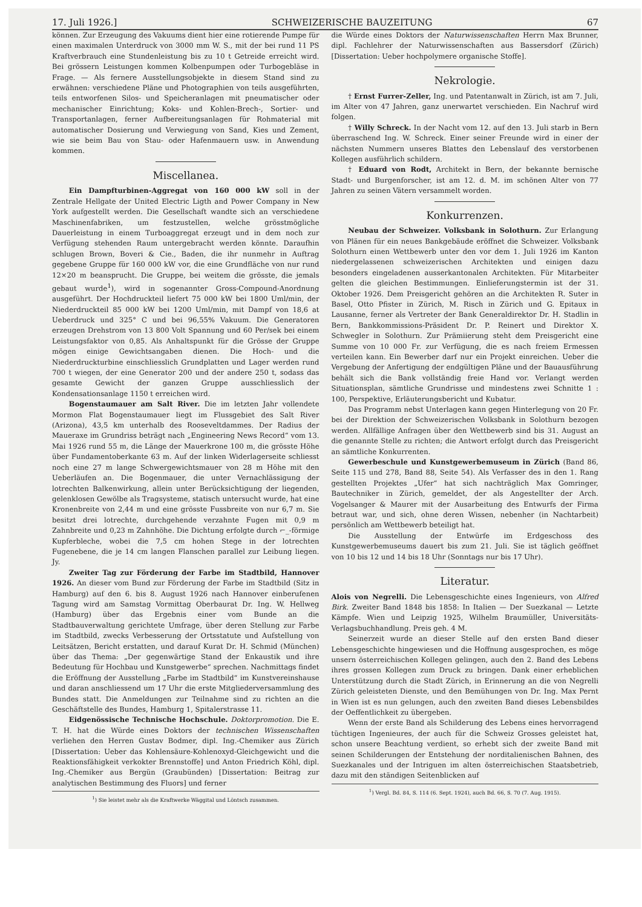17. Juli 1926.] SCHWEIZERISCHE BAUZEITUNG 67
können. Zur Erzeugung des Vakuums dient hier eine rotierende Pumpe für einen maximalen Unterdruck von 3000 mm W. S., mit der bei rund 11 PS Kraftverbrauch eine Stundenleistung bis zu 10 t Getreide erreicht wird. Bei grössern Leistungen kommen Kolbenpumpen oder Turbogebläse in Frage. — Als fernere Ausstellungsobjekte in diesem Stand sind zu erwähnen: verschiedene Pläne und Photographien von teils ausgeführten, teils entworfenen Silos- und Speicheranlagen mit pneumatischer oder mechanischer Einrichtung; Koks- und Kohlen-Brech-, Sortier- und Transportanlagen, ferner Aufbereitungsanlagen für Rohmaterial mit automatischer Dosierung und Verwiegung von Sand, Kies und Zement, wie sie beim Bau von Stau- oder Hafenmauern usw. in Anwendung kommen.
Miscellanea.
Ein Dampfturbinen-Aggregat von 160 000 kW soll in der Zentrale Hellgate der United Electric Ligth and Power Company in New York aufgestellt werden. Die Gesellschaft wandte sich an verschiedene Maschinenfabriken, um festzustellen, welche grösstmögliche Dauerleistung in einem Turboaggregat erzeugt und in dem noch zur Verfügung stehenden Raum untergebracht werden könnte. Daraufhin schlugen Brown, Boveri & Cie., Baden, die ihr nunmehr in Auftrag gegebene Gruppe für 160 000 kW vor, die eine Grundfläche von nur rund 12×20 m beansprucht. Die Gruppe, bei weitem die grösste, die jemals gebaut wurde<sup>1</sup>), wird in sogenannter Gross-Compound-Anordnung ausgeführt. Der Hochdruckteil liefert 75 000 kW bei 1800 Uml/min, der Niederdruckteil 85 000 kW bei 1200 Uml/min, mit Dampf von 18,6 at Ueberdruck und 325° C und bei 96,55% Vakuum. Die Generatoren erzeugen Drehstrom von 13 800 Volt Spannung und 60 Per/sek bei einem Leistungsfaktor von 0,85. Als Anhaltspunkt für die Grösse der Gruppe mögen einige Gewichtsangaben dienen. Die Hoch- und die Niederdruckturbine einschliesslich Grundplatten und Lager werden rund 700 t wiegen, der eine Generator 200 und der andere 250 t, sodass das gesamte Gewicht der ganzen Gruppe ausschliesslich der Kondensationsanlage 1150 t erreichen wird.
Bogenstaumauer am Salt River. Die im letzten Jahr vollendete Mormon Flat Bogenstaumauer liegt im Flussgebiet des Salt River (Arizona), 43,5 km unterhalb des Rooseveltdammes. Der Radius der Maueraxe im Grundriss beträgt nach „Engineering News Record“ vom 13. Mai 1926 rund 55 m, die Länge der Mauerkrone 100 m, die grösste Höhe über Fundamentoberkante 63 m. Auf der linken Widerlagerseite schliesst noch eine 27 m lange Schwergewichtsmauer von 28 m Höhe mit den Ueberläufen an. Die Bogenmauer, die unter Vernachlässigung der lotrechten Balkenwirkung, allein unter Berücksichtigung der liegenden, gelenklosen Gewölbe als Tragsysteme, statisch untersucht wurde, hat eine Kronenbreite von 2,44 m und eine grösste Fussbreite von nur 6,7 m. Sie besitzt drei lotrechte, durchgehende verzahnte Fugen mit 0,9 m Zahnbreite und 0,23 m Zahnhöhe. Die Dichtung erfolgte durch ⌐_-förmige Kupferbleche, wobei die 7,5 cm hohen Stege in der lotrechten Fugenebene, die je 14 cm langen Flanschen parallel zur Leibung liegen. Jy.
Zweiter Tag zur Förderung der Farbe im Stadtbild, Hannover 1926. An dieser vom Bund zur Förderung der Farbe im Stadtbild (Sitz in Hamburg) auf den 6. bis 8. August 1926 nach Hannover einberufenen Tagung wird am Samstag Vormittag Oberbaurat Dr. Ing. W. Hellweg (Hamburg) über das Ergebnis einer vom Bunde an die Stadtbauverwaltung gerichtete Umfrage, über deren Stellung zur Farbe im Stadtbild, zwecks Verbesserung der Ortsstatute und Aufstellung von Leitsätzen, Bericht erstatten, und darauf Kurat Dr. H. Schmid (München) über das Thema: „Der gegenwärtige Stand der Enkaustik und ihre Bedeutung für Hochbau und Kunstgewerbe“ sprechen. Nachmittags findet die Eröffnung der Ausstellung „Farbe im Stadtbild“ im Kunstvereinshause und daran anschliessend um 17 Uhr die erste Mitgliederversammlung des Bundes statt. Die Anmeldungen zur Teilnahme sind zu richten an die Geschäftstelle des Bundes, Hamburg 1, Spitalerstrasse 11.
Eidgenössische Technische Hochschule. Doktorpromotion. Die E. T. H. hat die Würde eines Doktors der technischen Wissenschaften verliehen den Herren Gustav Bodmer, dipl. Ing.-Chemiker aus Zürich [Dissertation: Ueber das Kohlensäure-Kohlenoxyd-Gleichgewicht und die Reaktionsfähigkeit verkokter Brennstoffe] und Anton Friedrich Köhl, dipl. Ing.-Chemiker aus Bergün (Graubünden) [Dissertation: Beitrag zur analytischen Bestimmung des Fluors] und ferner
<sup>1</sup>) Sie leistet mehr als die Kraftwerke Wäggital und Löntsch zusammen.
die Würde eines Doktors der Naturwissenschaften Herrn Max Brunner, dipl. Fachlehrer der Naturwissenschaften aus Bassersdorf (Zürich) [Dissertation: Ueber hochpolymere organische Stoffe].
Nekrologie.
† Ernst Furrer-Zeller, Ing. und Patentanwalt in Zürich, ist am 7. Juli, im Alter von 47 Jahren, ganz unerwartet verschieden. Ein Nachruf wird folgen.
† Willy Schreck. In der Nacht vom 12. auf den 13. Juli starb in Bern überraschend Ing. W. Schreck. Einer seiner Freunde wird in einer der nächsten Nummern unseres Blattes den Lebenslauf des verstorbenen Kollegen ausführlich schildern.
† Eduard von Rodt, Architekt in Bern, der bekannte bernische Stadt- und Burgenforscher, ist am 12. d. M. im schönen Alter von 77 Jahren zu seinen Vätern versammelt worden.
Konkurrenzen.
Neubau der Schweizer. Volksbank in Solothurn. Zur Erlangung von Plänen für ein neues Bankgebäude eröffnet die Schweizer. Volksbank Solothurn einen Wettbewerb unter den vor dem 1. Juli 1926 im Kanton niedergelassenen schweizerischen Architekten und einigen dazu besonders eingeladenen ausserkantonalen Architekten. Für Mitarbeiter gelten die gleichen Bestimmungen. Einlieferungstermin ist der 31. Oktober 1926. Dem Preisgericht gehören an die Architekten R. Suter in Basel, Otto Pfister in Zürich, M. Risch in Zürich und G. Epitaux in Lausanne, ferner als Vertreter der Bank Generaldirektor Dr. H. Stadlin in Bern, Bankkommissions-Präsident Dr. P. Reinert und Direktor X. Schwegler in Solothurn. Zur Prämiierung steht dem Preisgericht eine Summe von 10 000 Fr. zur Verfügung, die es nach freiem Ermessen verteilen kann. Ein Bewerber darf nur ein Projekt einreichen. Ueber die Vergebung der Anfertigung der endgültigen Pläne und der Bauausführung behält sich die Bank vollständig freie Hand vor. Verlangt werden Situationsplan, sämtliche Grundrisse und mindestens zwei Schnitte 1 : 100, Perspektive, Erläuterungsbericht und Kubatur.
Das Programm nebst Unterlagen kann gegen Hinterlegung von 20 Fr. bei der Direktion der Schweizerischen Volksbank in Solothurn bezogen werden. Allfällige Anfragen über den Wettbewerb sind bis 31. August an die genannte Stelle zu richten; die Antwort erfolgt durch das Preisgericht an sämtliche Konkurrenten.
Gewerbeschule und Kunstgewerbemuseum in Zürich (Band 86, Seite 115 und 278, Band 88, Seite 54). Als Verfasser des in den 1. Rang gestellten Projektes „Ufer“ hat sich nachträglich Max Gomringer, Bautechniker in Zürich, gemeldet, der als Angestellter der Arch. Vogelsanger & Maurer mit der Ausarbeitung des Entwurfs der Firma betraut war, und sich, ohne deren Wissen, nebenher (in Nachtarbeit) persönlich am Wettbewerb beteiligt hat.
Die Ausstellung der Entwürfe im Erdgeschoss des Kunstgewerbemuseums dauert bis zum 21. Juli. Sie ist täglich geöffnet von 10 bis 12 und 14 bis 18 Uhr (Sonntags nur bis 17 Uhr).
Literatur.
Alois von Negrelli. Die Lebensgeschichte eines Ingenieurs, von Alfred Birk. Zweiter Band 1848 bis 1858: In Italien — Der Suezkanal — Letzte Kämpfe. Wien und Leipzig 1925, Wilhelm Braumüller, Universitäts-Verlagsbuchhandlung. Preis geh. 4 M.
Seinerzeit wurde an dieser Stelle auf den ersten Band dieser Lebensgeschichte hingewiesen und die Hoffnung ausgesprochen, es möge unsern österreichischen Kollegen gelingen, auch den 2. Band des Lebens ihres grossen Kollegen zum Druck zu bringen. Dank einer erheblichen Unterstützung durch die Stadt Zürich, in Erinnerung an die von Negrelli Zürich geleisteten Dienste, und den Bemühungen von Dr. Ing. Max Pernt in Wien ist es nun gelungen, auch den zweiten Band dieses Lebensbildes der Oeffentlichkeit zu übergeben.
Wenn der erste Band als Schilderung des Lebens eines hervorragend tüchtigen Ingenieures, der auch für die Schweiz Grosses geleistet hat, schon unsere Beachtung verdient, so erhebt sich der zweite Band mit seinen Schilderungen der Entstehung der norditalienischen Bahnen, des Suezkanales und der Intriguen im alten österreichischen Staatsbetrieb, dazu mit den ständigen Seitenblicken auf
<sup>1</sup>) Vergl. Bd. 84, S. 114 (6. Sept. 1924), auch Bd. 66, S. 70 (7. Aug. 1915).